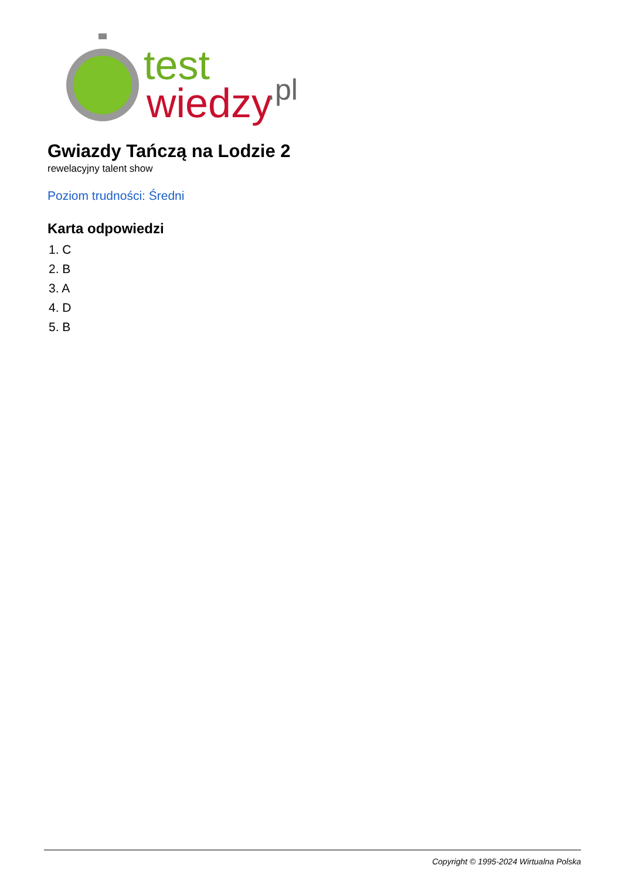test
wiedzy
.pl
Gwiazdy Tańczą na Lodzie 2
rewelacyjny talent show
Poziom trudności: Średni
Karta odpowiedzi
1. C
2. B
3. A
4. D
5. B
Copyright © 1995-2024 Wirtualna Polska